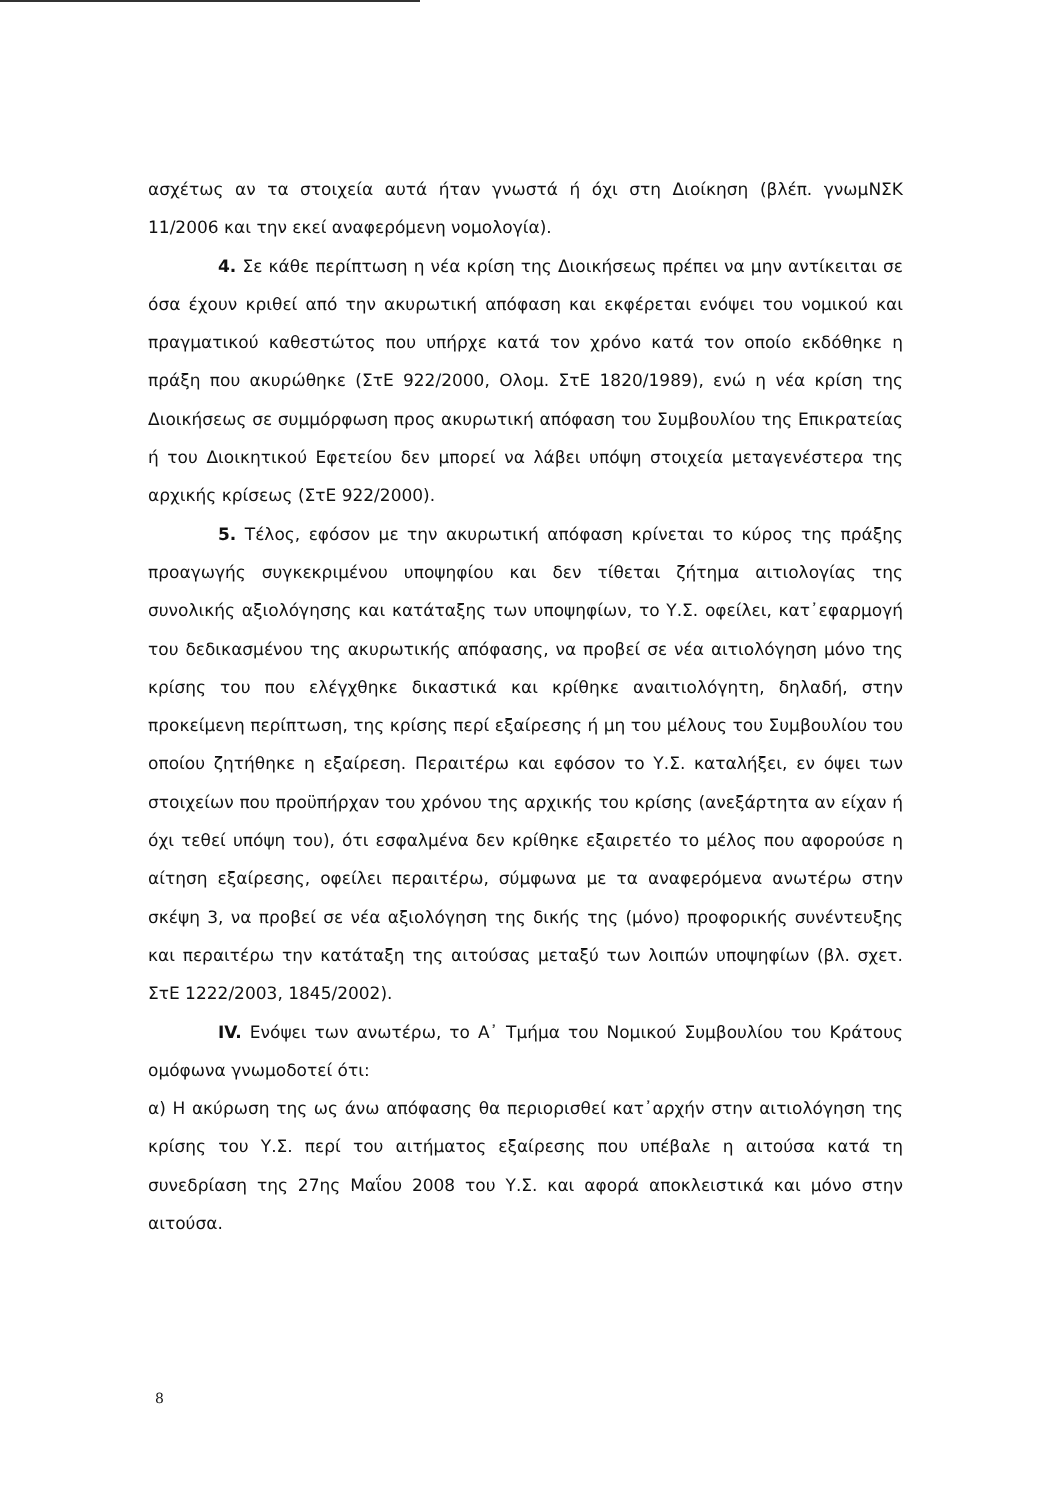ασχέτως αν τα στοιχεία αυτά ήταν γνωστά ή όχι στη Διοίκηση (βλέπ. γνωμΝΣΚ 11/2006 και την εκεί αναφερόμενη νομολογία).
4. Σε κάθε περίπτωση η νέα κρίση της Διοικήσεως πρέπει να μην αντίκειται σε όσα έχουν κριθεί από την ακυρωτική απόφαση και εκφέρεται ενόψει του νομικού και πραγματικού καθεστώτος που υπήρχε κατά τον χρόνο κατά τον οποίο εκδόθηκε η πράξη που ακυρώθηκε (ΣτΕ 922/2000, Ολομ. ΣτΕ 1820/1989), ενώ η νέα κρίση της Διοικήσεως σε συμμόρφωση προς ακυρωτική απόφαση του Συμβουλίου της Επικρατείας ή του Διοικητικού Εφετείου δεν μπορεί να λάβει υπόψη στοιχεία μεταγενέστερα της αρχικής κρίσεως (ΣτΕ 922/2000).
5. Τέλος, εφόσον με την ακυρωτική απόφαση κρίνεται το κύρος της πράξης προαγωγής συγκεκριμένου υποψηφίου και δεν τίθεται ζήτημα αιτιολογίας της συνολικής αξιολόγησης και κατάταξης των υποψηφίων, το Υ.Σ. οφείλει, κατ᾽εφαρμογή του δεδικασμένου της ακυρωτικής απόφασης, να προβεί σε νέα αιτιολόγηση μόνο της κρίσης του που ελέγχθηκε δικαστικά και κρίθηκε αναιτιολόγητη, δηλαδή, στην προκείμενη περίπτωση, της κρίσης περί εξαίρεσης ή μη του μέλους του Συμβουλίου του οποίου ζητήθηκε η εξαίρεση. Περαιτέρω και εφόσον το Υ.Σ. καταλήξει, εν όψει των στοιχείων που προϋπήρχαν του χρόνου της αρχικής του κρίσης (ανεξάρτητα αν είχαν ή όχι τεθεί υπόψη του), ότι εσφαλμένα δεν κρίθηκε εξαιρετέο το μέλος που αφορούσε η αίτηση εξαίρεσης, οφείλει περαιτέρω, σύμφωνα με τα αναφερόμενα ανωτέρω στην σκέψη 3, να προβεί σε νέα αξιολόγηση της δικής της (μόνο) προφορικής συνέντευξης και περαιτέρω την κατάταξη της αιτούσας μεταξύ των λοιπών υποψηφίων (βλ. σχετ. ΣτΕ 1222/2003, 1845/2002).
IV. Ενόψει των ανωτέρω, το Α᾽ Τμήμα του Νομικού Συμβουλίου του Κράτους ομόφωνα γνωμοδοτεί ότι:
α) Η ακύρωση της ως άνω απόφασης θα περιορισθεί κατ᾽αρχήν στην αιτιολόγηση της κρίσης του Υ.Σ. περί του αιτήματος εξαίρεσης που υπέβαλε η αιτούσα κατά τη συνεδρίαση της 27ης Μαΐου 2008 του Υ.Σ. και αφορά αποκλειστικά και μόνο στην αιτούσα.
8